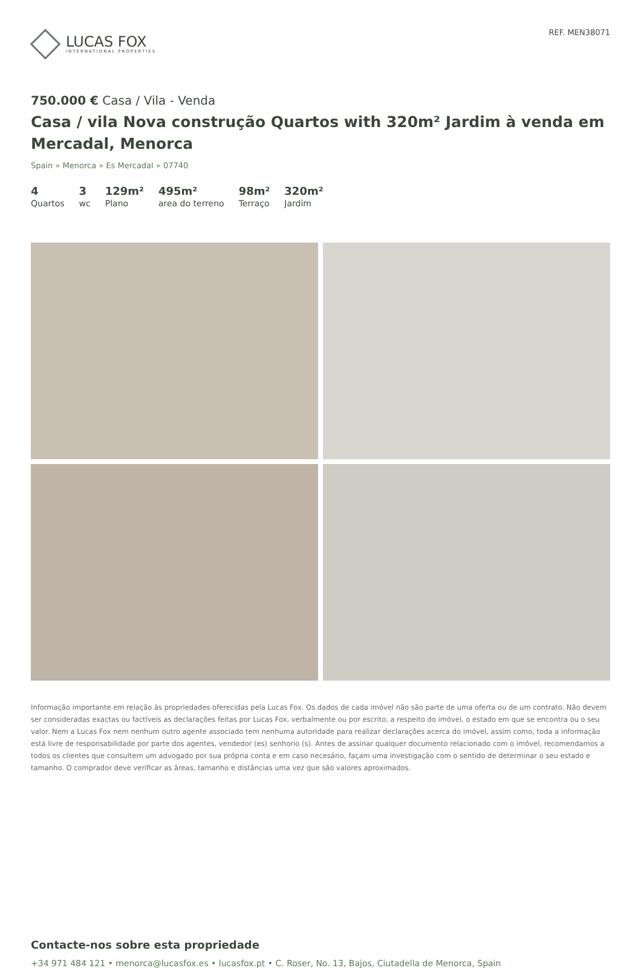LUCAS FOX
INTERNATIONAL PROPERTIES
REF. MEN38071
750.000 € Casa / Vila - Venda
Casa / vila Nova construção Quartos with 320m² Jardim à venda em Mercadal, Menorca
Spain » Menorca » Es Mercadal » 07740
4
Quartos
3
wc
129m²
Plano
495m²
area do terreno
98m²
Terraço
320m²
Jardim
Informação importante em relação às propriedades oferecidas pela Lucas Fox. Os dados de cada imóvel não são parte de uma oferta ou de um contrato. Não devem ser consideradas exactas ou factíveis as declarações feitas por Lucas Fox, verbalmente ou por escrito, a respeito do imóvel, o estado em que se encontra ou o seu valor. Nem a Lucas Fox nem nenhum outro agente associado tem nenhuma autoridade para realizar declarações acerca do imóvel, assim como, toda a informação está livre de responsabilidade por parte dos agentes, vendedor (es) senhorio (s). Antes de assinar qualquer documento relacionado com o imóvel, recomendamos a todos os clientes que consultem um advogado por sua própria conta e em caso necesário, façam uma investigação com o sentido de determinar o seu estado e tamanho. O comprador deve verificar as âreas, tamanho e distâncias uma vez que são valores aproximados.
Contacte-nos sobre esta propriedade
+34 971 484 121 • menorca@lucasfox.es • lucasfox.pt • C. Roser, No. 13, Bajos, Ciutadella de Menorca, Spain